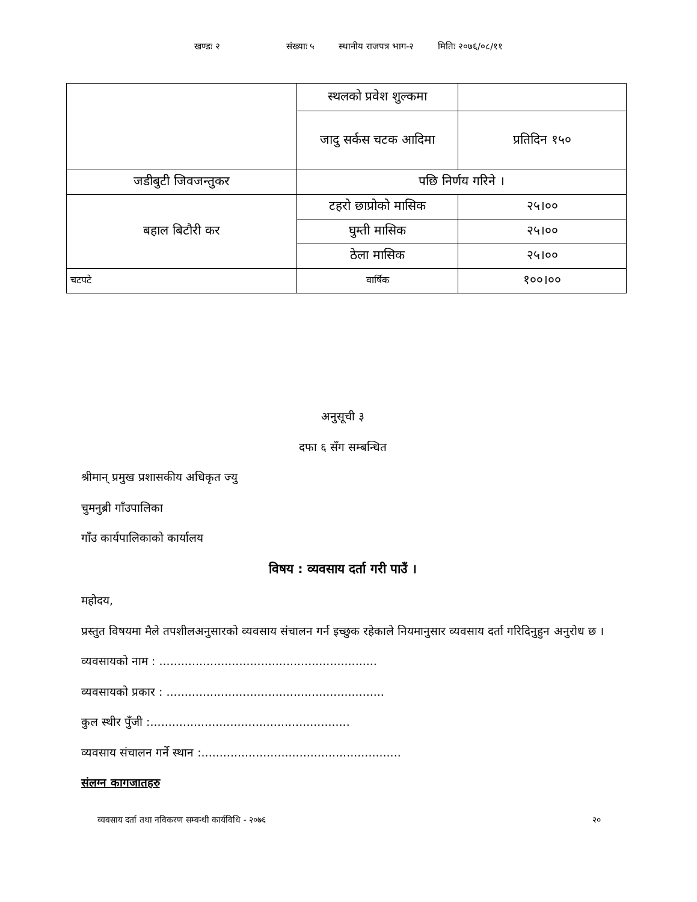खण्डः २ संख्याः ५ स्थानीय राजपत्र भाग-२ मितिः २०७६/०८/११
| | स्थलको प्रवेश शुल्कमा | |
| | जादु सर्कस चटक आदिमा | प्रतिदिन १५० |
| जडीबुटी जिवजन्तुकर | पछि निर्णय गरिने । | |
| बहाल बिटौरी कर | टहरो छाप्रोको मासिक | २५।०० |
| | घुम्ती मासिक | २५।०० |
| | ठेला मासिक | २५।०० |
| चटपटे | वार्षिक | १००।०० |
अनुसूची ३
दफा ६ सँग सम्बन्धित
श्रीमान् प्रमुख प्रशासकीय अधिकृत ज्यु
चुमनुब्री गाँउपालिका
गाँउ कार्यपालिकाको कार्यालय
विषय : व्यवसाय दर्ता गरी पाउँ ।
महोदय,
प्रस्तुत विषयमा मैले तपशीलअनुसारको व्यवसाय संचालन गर्न इच्छुक रहेकाले नियमानुसार व्यवसाय दर्ता गरिदिनुहुन अनुरोध छ ।
व्यवसायको नाम : ............................................................
व्यवसायको प्रकार : ............................................................
कुल स्थीर पुँजी :.......................................................
व्यवसाय संचालन गर्ने स्थान :.......................................................
संलग्न कागजातहरु
व्यवसाय दर्ता तथा नविकरण सम्वन्धी कार्यविधि - २०७६ २०